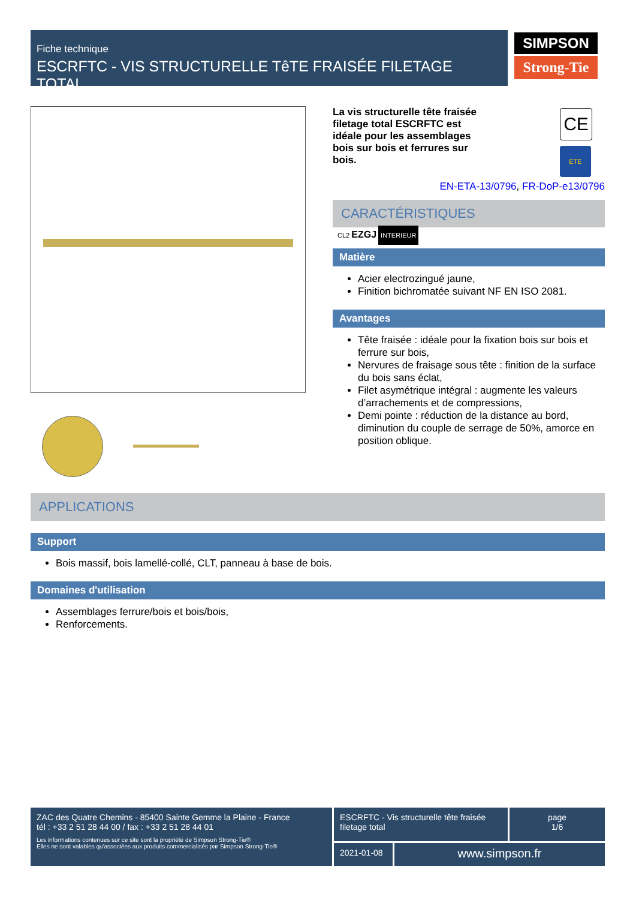Fiche technique
ESCRFTC - VIS STRUCTURELLE TêTE FRAISÉE FILETAGE TOTAL
SIMPSON
Strong-Tie
La vis structurelle tête fraisée filetage total ESCRFTC est idéale pour les assemblages bois sur bois et ferrures sur bois.
EN-ETA-13/0796, FR-DoP-e13/0796
CARACTÉRISTIQUES
CL2 EZGJ INTERIEUR
Matière
Acier electrozingué jaune,
Finition bichromatée suivant NF EN ISO 2081.
Avantages
Tête fraisée : idéale pour la fixation bois sur bois et ferrure sur bois,
Nervures de fraisage sous tête : finition de la surface du bois sans éclat,
Filet asymétrique intégral : augmente les valeurs d’arrachements et de compressions,
Demi pointe : réduction de la distance au bord, diminution du couple de serrage de 50%, amorce en position oblique.
CE
ETE
APPLICATIONS
Support
Bois massif, bois lamellé-collé, CLT, panneau à base de bois.
Domaines d'utilisation
Assemblages ferrure/bois et bois/bois,
Renforcements.
ZAC des Quatre Chemins - 85400 Sainte Gemme la Plaine - France
tél : +33 2 51 28 44 00 / fax : +33 2 51 28 44 01
Les informations contenues sur ce site sont la propriété de Simpson Strong-Tie®
Elles ne sont valables qu'associées aux produits commercialisés par Simpson Strong-Tie®
ESCRFTC - Vis structurelle tête fraisée filetage total
page
1/6
2021-01-08 www.simpson.fr